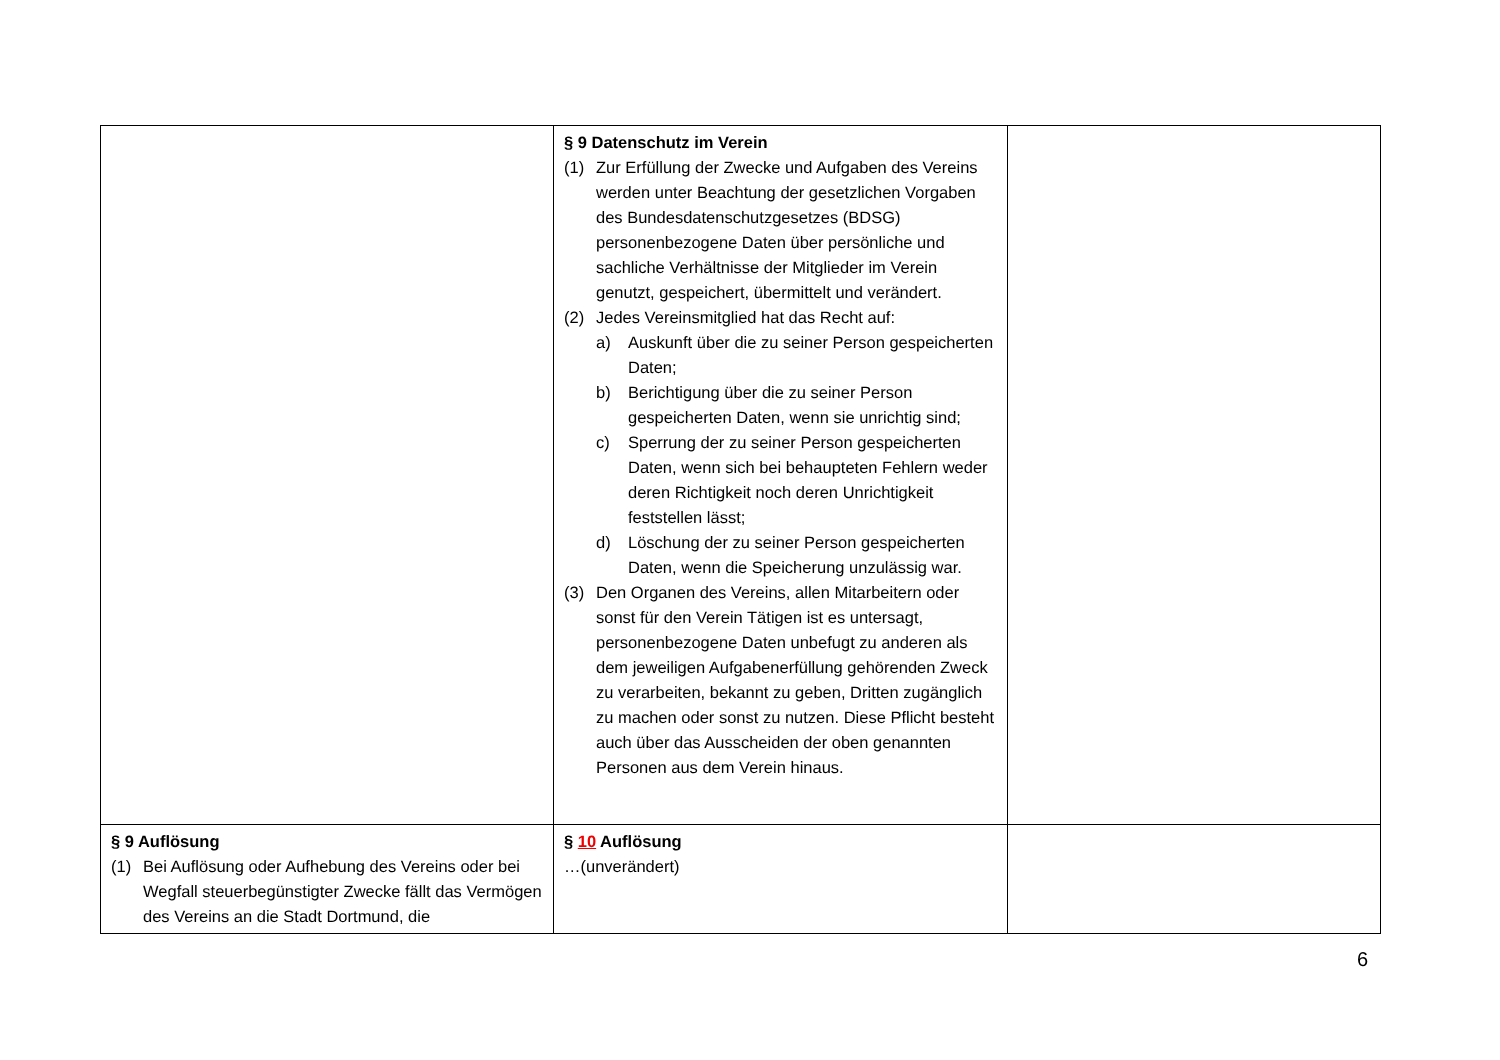| | § 9 Datenschutz im Verein (1) Zur Erfüllung der Zwecke und Aufgaben des Vereins werden unter Beachtung der gesetzlichen Vorgaben des Bundesdatenschutzgesetzes (BDSG) personenbezogene Daten über persönliche und sachliche Verhältnisse der Mitglieder im Verein genutzt, gespeichert, übermittelt und verändert. (2) Jedes Vereinsmitglied hat das Recht auf: a) Auskunft über die zu seiner Person gespeicherten Daten; b) Berichtigung über die zu seiner Person gespeicherten Daten, wenn sie unrichtig sind; c) Sperrung der zu seiner Person gespeicherten Daten, wenn sich bei behaupteten Fehlern weder deren Richtigkeit noch deren Unrichtigkeit feststellen lässt; d) Löschung der zu seiner Person gespeicherten Daten, wenn die Speicherung unzulässig war. (3) Den Organen des Vereins, allen Mitarbeitern oder sonst für den Verein Tätigen ist es untersagt, personenbezogene Daten unbefugt zu anderen als dem jeweiligen Aufgabenerfüllung gehörenden Zweck zu verarbeiten, bekannt zu geben, Dritten zugänglich zu machen oder sonst zu nutzen. Diese Pflicht besteht auch über das Ausscheiden der oben genannten Personen aus dem Verein hinaus. | |
| § 9 Auflösung (1) Bei Auflösung oder Aufhebung des Vereins oder bei Wegfall steuerbegünstigter Zwecke fällt das Vermögen des Vereins an die Stadt Dortmund, die | § 10 Auflösung …(unverändert) | |
6